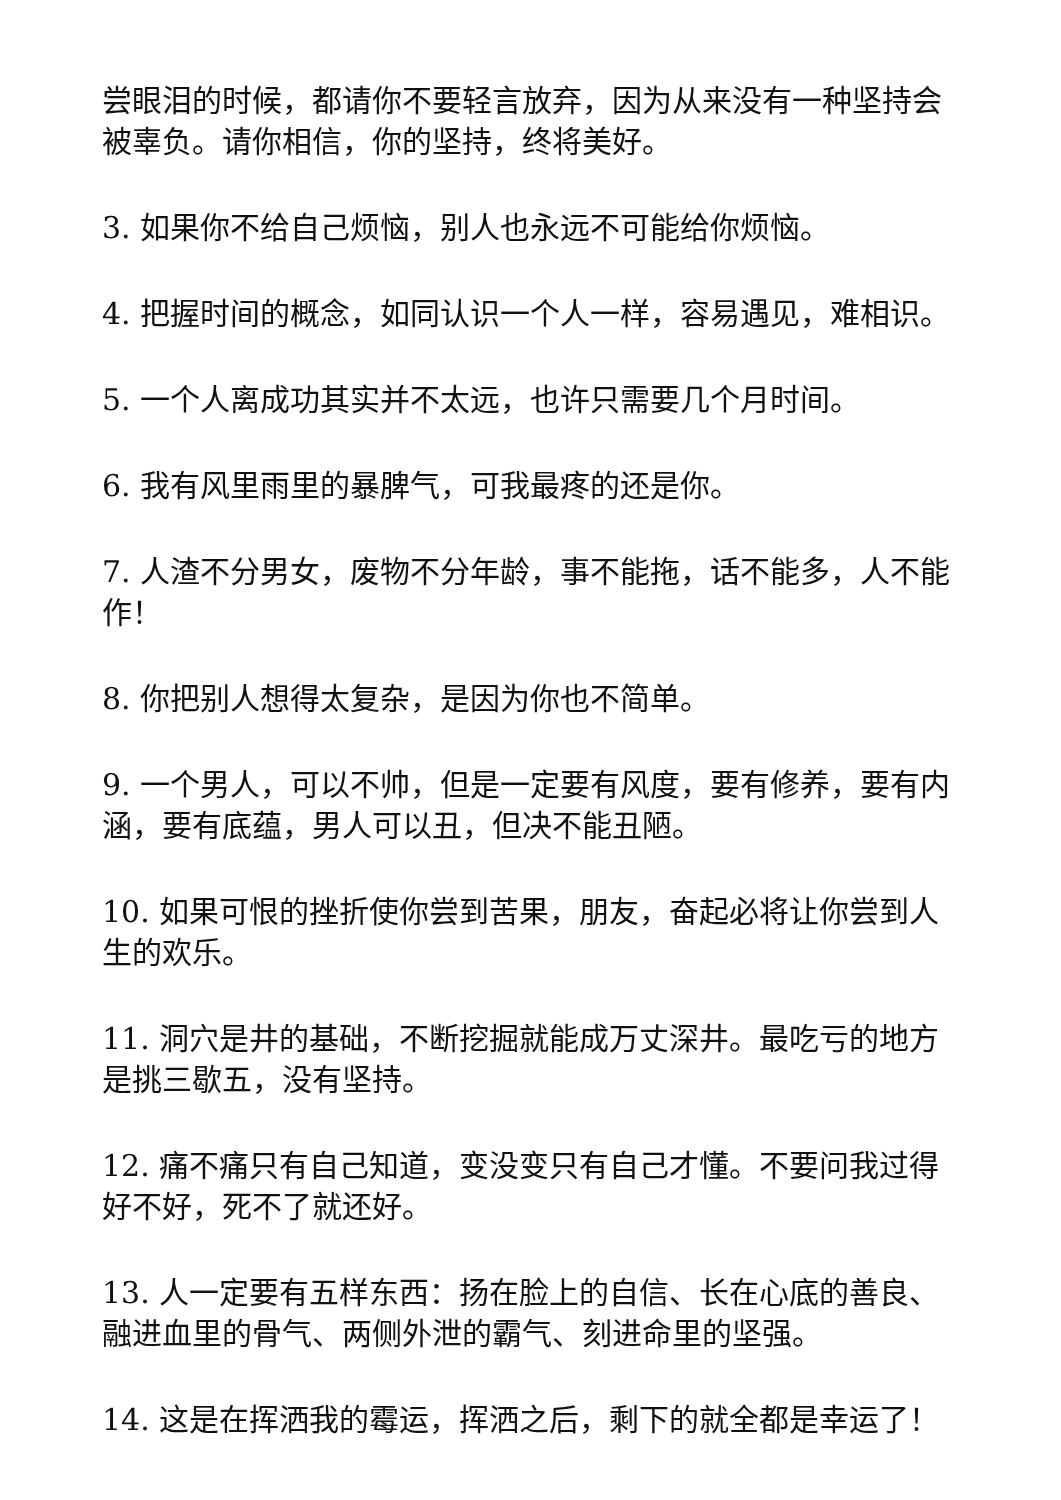尝眼泪的时候，都请你不要轻言放弃，因为从来没有一种坚持会被辜负。请你相信，你的坚持，终将美好。
3. 如果你不给自己烦恼，别人也永远不可能给你烦恼。
4. 把握时间的概念，如同认识一个人一样，容易遇见，难相识。
5. 一个人离成功其实并不太远，也许只需要几个月时间。
6. 我有风里雨里的暴脾气，可我最疼的还是你。
7. 人渣不分男女，废物不分年龄，事不能拖，话不能多，人不能作！
8. 你把别人想得太复杂，是因为你也不简单。
9. 一个男人，可以不帅，但是一定要有风度，要有修养，要有内涵，要有底蕴，男人可以丑，但决不能丑陋。
10. 如果可恨的挫折使你尝到苦果，朋友，奋起必将让你尝到人生的欢乐。
11. 洞穴是井的基础，不断挖掘就能成万丈深井。最吃亏的地方是挑三歇五，没有坚持。
12. 痛不痛只有自己知道，变没变只有自己才懂。不要问我过得好不好，死不了就还好。
13. 人一定要有五样东西：扬在脸上的自信、长在心底的善良、融进血里的骨气、两侧外泄的霸气、刻进命里的坚强。
14. 这是在挥洒我的霉运，挥洒之后，剩下的就全都是幸运了！